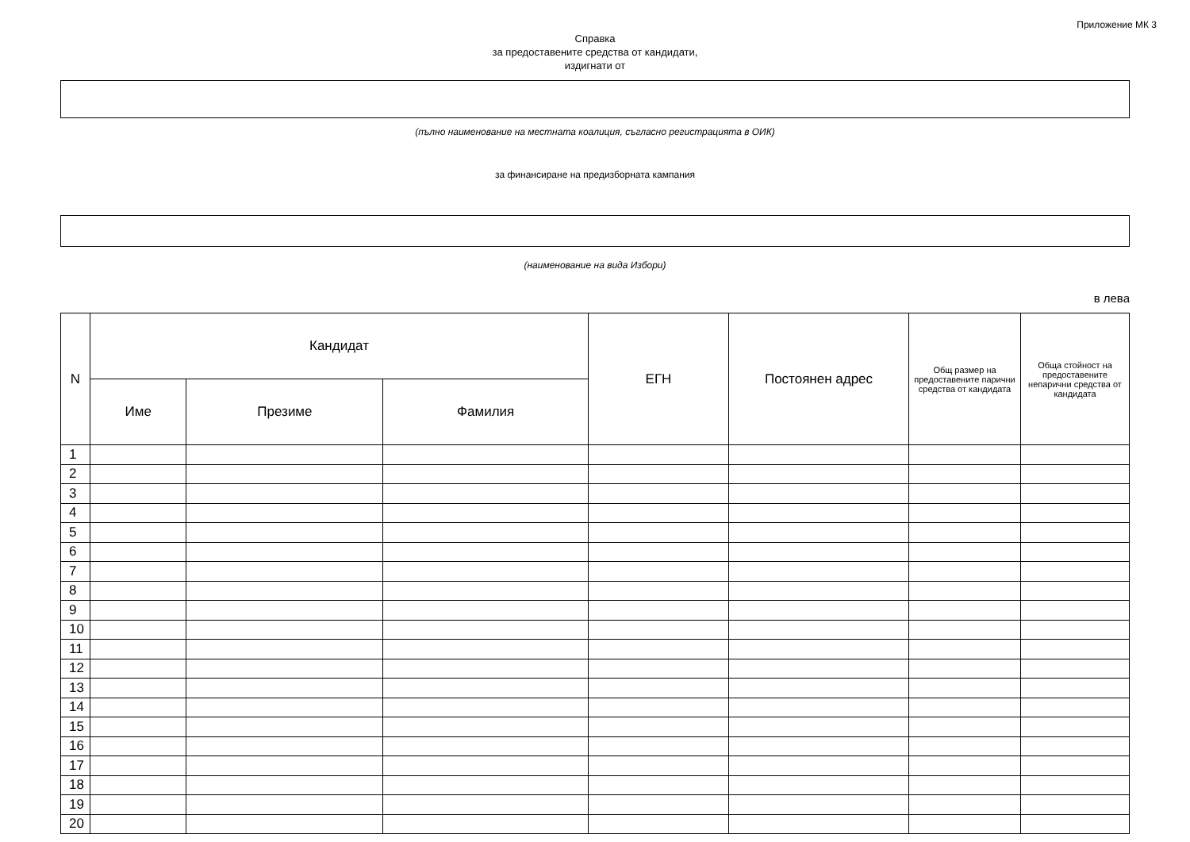Приложение МК 3
Справка
за предоставените средства от кандидати,
издигнати от
(пълно наименование на местната коалиция, съгласно регистрацията в ОИК)
за финансиране на предизборната кампания
(наименование на вида Избори)
в лева
| N | Кандидат | | | ЕГН | Постоянен адрес | Общ размер на предоставените парични средства от кандидата | Обща стойност на предоставените непарични средства от кандидата |
| --- | --- | --- | --- | --- | --- | --- | --- |
| | Име | Презиме | Фамилия | | | | |
| 1 | | | | | | | |
| 2 | | | | | | | |
| 3 | | | | | | | |
| 4 | | | | | | | |
| 5 | | | | | | | |
| 6 | | | | | | | |
| 7 | | | | | | | |
| 8 | | | | | | | |
| 9 | | | | | | | |
| 10 | | | | | | | |
| 11 | | | | | | | |
| 12 | | | | | | | |
| 13 | | | | | | | |
| 14 | | | | | | | |
| 15 | | | | | | | |
| 16 | | | | | | | |
| 17 | | | | | | | |
| 18 | | | | | | | |
| 19 | | | | | | | |
| 20 | | | | | | | |